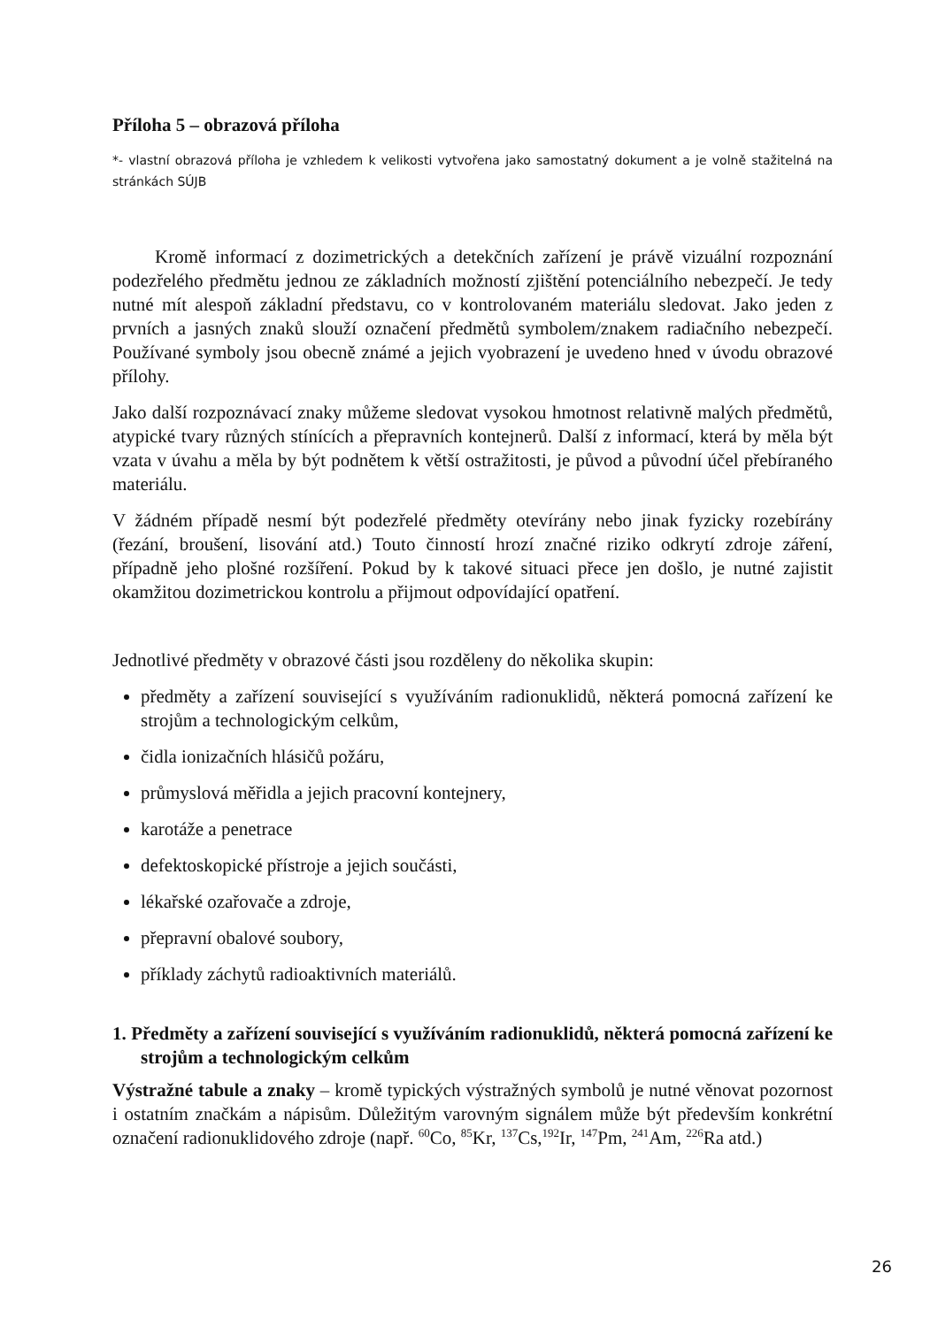Příloha 5 – obrazová příloha
*- vlastní obrazová příloha je vzhledem k velikosti vytvořena jako samostatný dokument a je volně stažitelná na stránkách SÚJB
Kromě informací z dozimetrických a detekčních zařízení je právě vizuální rozpoznání podezřelého předmětu jednou ze základních možností zjištění potenciálního nebezpečí. Je tedy nutné mít alespoň základní představu, co v kontrolovaném materiálu sledovat. Jako jeden z prvních a jasných znaků slouží označení předmětů symbolem/znakem radiačního nebezpečí. Používané symboly jsou obecně známé a jejich vyobrazení je uvedeno hned v úvodu obrazové přílohy.
Jako další rozpoznávací znaky můžeme sledovat vysokou hmotnost relativně malých předmětů, atypické tvary různých stínících a přepravních kontejnerů. Další z informací, která by měla být vzata v úvahu a měla by být podnětem k větší ostražitosti, je původ a původní účel přebíraného materiálu.
V žádném případě nesmí být podezřelé předměty otevírány nebo jinak fyzicky rozebírány (řezání, broušení, lisování atd.) Touto činností hrozí značné riziko odkrytí zdroje záření, případně jeho plošné rozšíření. Pokud by k takové situaci přece jen došlo, je nutné zajistit okamžitou dozimetrickou kontrolu a přijmout odpovídající opatření.
Jednotlivé předměty v obrazové části jsou rozděleny do několika skupin:
předměty a zařízení související s využíváním radionuklidů, některá pomocná zařízení ke strojům a technologickým celkům,
čidla ionizačních hlásičů požáru,
průmyslová měřidla a jejich pracovní kontejnery,
karotáže a penetrace
defektoskopické přístroje a jejich součásti,
lékařské ozařovače a zdroje,
přepravní obalové soubory,
příklady záchytů radioaktivních materiálů.
1. Předměty a zařízení související s využíváním radionuklidů, některá pomocná zařízení ke strojům a technologickým celkům
Výstražné tabule a znaky – kromě typických výstražných symbolů je nutné věnovat pozornost i ostatním značkám a nápisům. Důležitým varovným signálem může být především konkrétní označení radionuklidového zdroje (např. <sup>60</sup>Co, <sup>85</sup>Kr, <sup>137</sup>Cs,<sup>192</sup>Ir, <sup>147</sup>Pm, <sup>241</sup>Am, <sup>226</sup>Ra atd.)
26